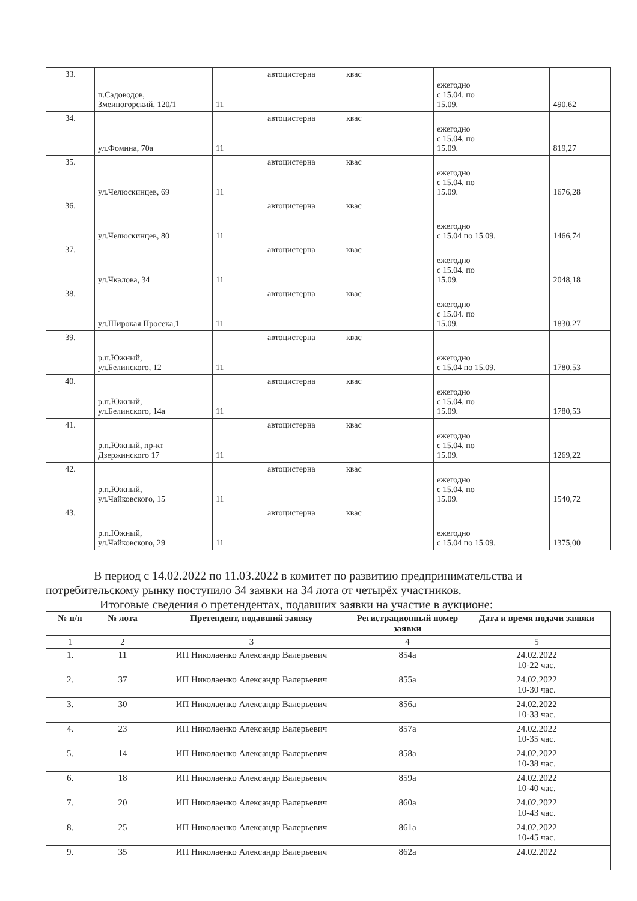| 33. | п.Садоводов, Змеиногорский, 120/1 | 11 | автоцистерна | квас | ежегодно с 15.04. по 15.09. | 490,62 |
| 34. | ул.Фомина, 70а | 11 | автоцистерна | квас | ежегодно с 15.04. по 15.09. | 819,27 |
| 35. | ул.Челюскинцев, 69 | 11 | автоцистерна | квас | ежегодно с 15.04. по 15.09. | 1676,28 |
| 36. | ул.Челюскинцев, 80 | 11 | автоцистерна | квас | ежегодно с 15.04 по 15.09. | 1466,74 |
| 37. | ул.Чкалова, 34 | 11 | автоцистерна | квас | ежегодно с 15.04. по 15.09. | 2048,18 |
| 38. | ул.Широкая Просека,1 | 11 | автоцистерна | квас | ежегодно с 15.04. по 15.09. | 1830,27 |
| 39. | р.п.Южный, ул.Белинского, 12 | 11 | автоцистерна | квас | ежегодно с 15.04 по 15.09. | 1780,53 |
| 40. | р.п.Южный, ул.Белинского, 14а | 11 | автоцистерна | квас | ежегодно с 15.04. по 15.09. | 1780,53 |
| 41. | р.п.Южный, пр-кт Дзержинского 17 | 11 | автоцистерна | квас | ежегодно с 15.04. по 15.09. | 1269,22 |
| 42. | р.п.Южный, ул.Чайковского, 15 | 11 | автоцистерна | квас | ежегодно с 15.04. по 15.09. | 1540,72 |
| 43. | р.п.Южный, ул.Чайковского, 29 | 11 | автоцистерна | квас | ежегодно с 15.04 по 15.09. | 1375,00 |
В период с 14.02.2022 по 11.03.2022 в комитет по развитию предпринимательства и потребительскому рынку поступило 34 заявки на 34 лота от четырёх участников.
Итоговые сведения о претендентах, подавших заявки на участие в аукционе:
| № п/п | № лота | Претендент, подавший заявку | Регистрационный номер заявки | Дата и время подачи заявки |
| --- | --- | --- | --- | --- |
| 1 | 2 | 3 | 4 | 5 |
| 1. | 11 | ИП Николаенко Александр Валерьевич | 854а | 24.02.2022 10-22 час. |
| 2. | 37 | ИП Николаенко Александр Валерьевич | 855а | 24.02.2022 10-30 час. |
| 3. | 30 | ИП Николаенко Александр Валерьевич | 856а | 24.02.2022 10-33 час. |
| 4. | 23 | ИП Николаенко Александр Валерьевич | 857а | 24.02.2022 10-35 час. |
| 5. | 14 | ИП Николаенко Александр Валерьевич | 858а | 24.02.2022 10-38 час. |
| 6. | 18 | ИП Николаенко Александр Валерьевич | 859а | 24.02.2022 10-40 час. |
| 7. | 20 | ИП Николаенко Александр Валерьевич | 860а | 24.02.2022 10-43 час. |
| 8. | 25 | ИП Николаенко Александр Валерьевич | 861а | 24.02.2022 10-45 час. |
| 9. | 35 | ИП Николаенко Александр Валерьевич | 862а | 24.02.2022 |